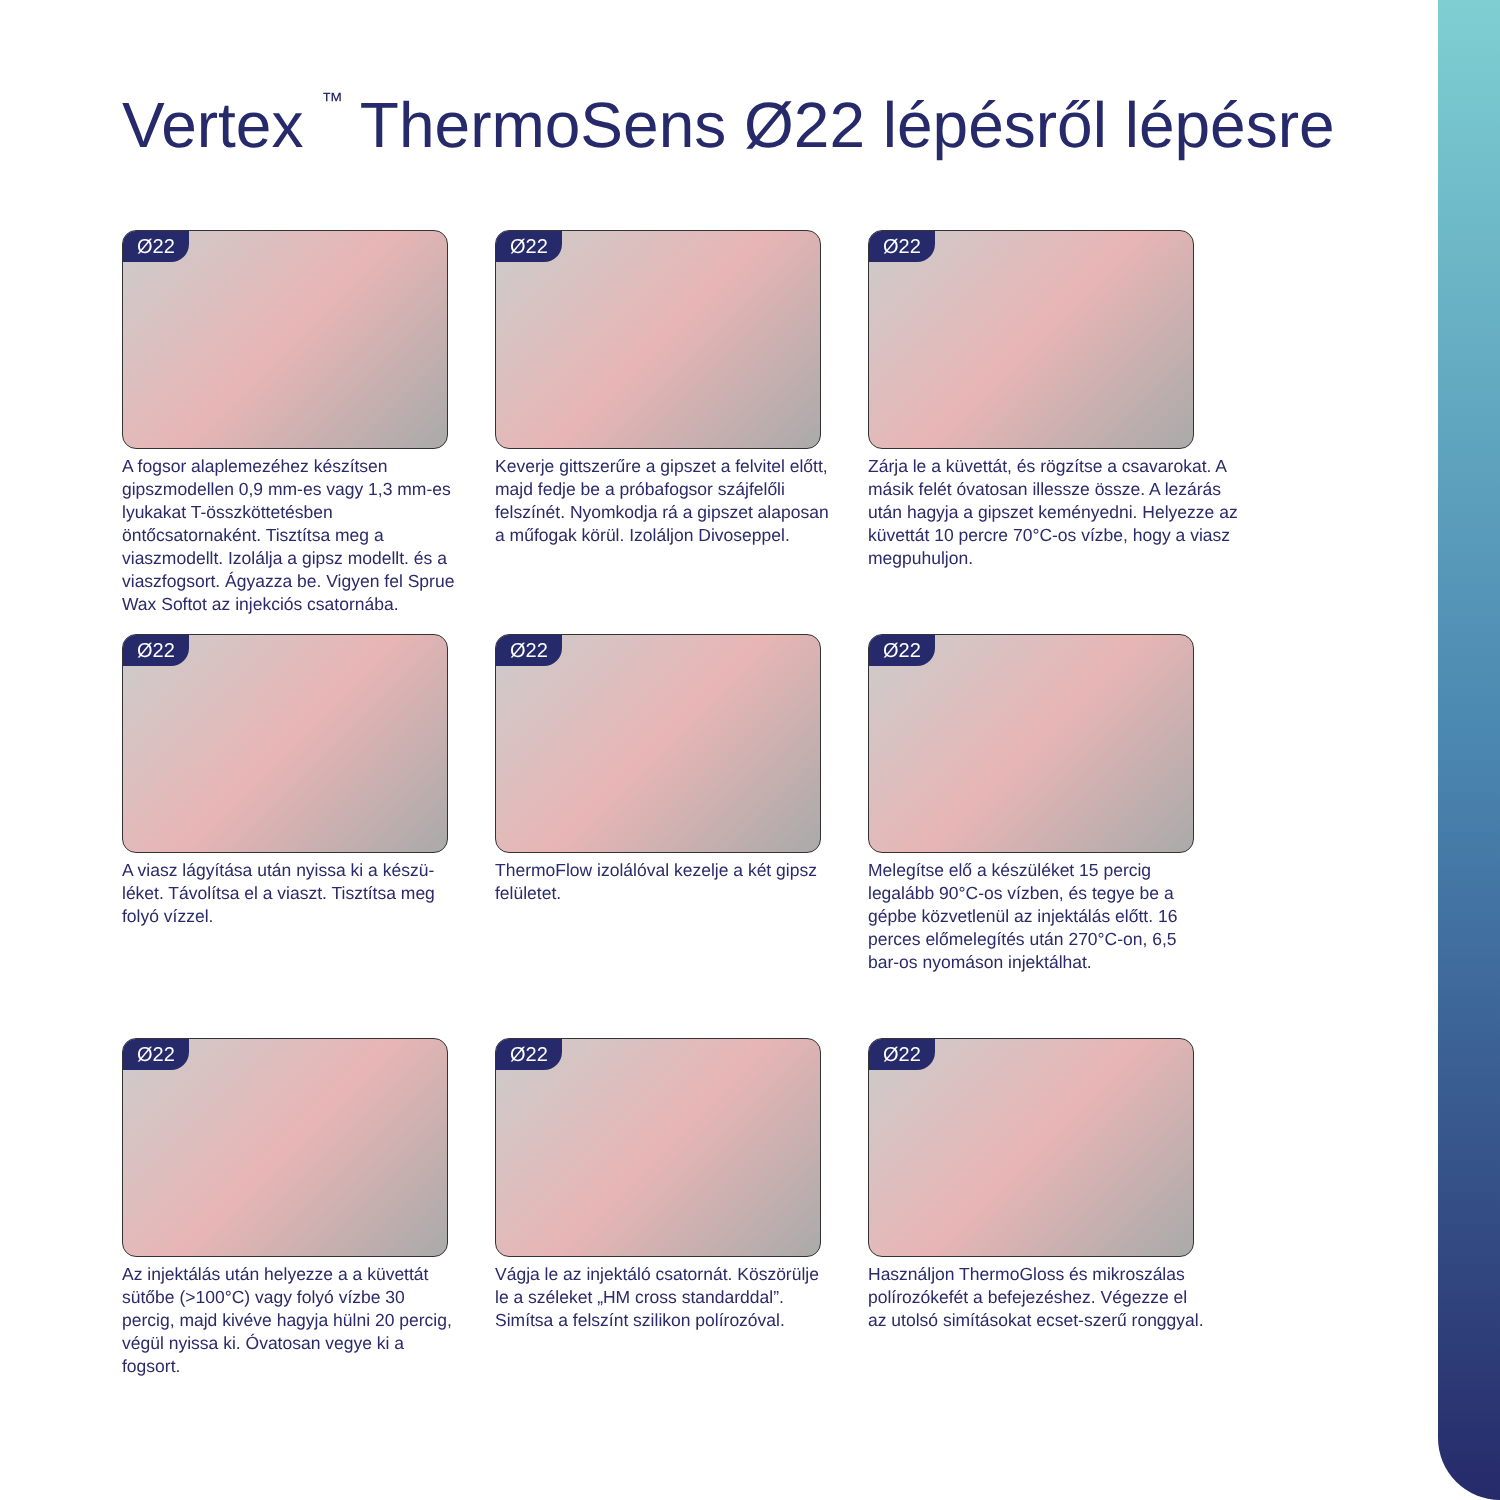Vertex <sup>™</sup> ThermoSens Ø22 lépésről lépésre
Ø22
A fogsor alaplemezéhez készítsen gipszmodellen 0,9 mm-es vagy 1,3 mm-es lyukakat T-összköttetésben öntőcsatornaként. Tisztítsa meg a viaszmodellt. Izolálja a gipsz modellt. és a viaszfogsort. Ágyazza be. Vigyen fel Sprue Wax Softot az injekciós csatornába.
Ø22
Keverje gittszerűre a gipszet a felvitel előtt, majd fedje be a próbafogsor szájfelőli felszínét. Nyomkodja rá a gipszet alaposan a műfogak körül. Izoláljon Divoseppel.
Ø22
Zárja le a küvettát, és rögzítse a csavarokat. A másik felét óvatosan illessze össze. A lezárás után hagyja a gipszet keményedni. Helyezze az küvettát 10 percre 70°C-os vízbe, hogy a viasz megpuhuljon.
Ø22
A viasz lágyítása után nyissa ki a készü-léket. Távolítsa el a viaszt. Tisztítsa meg folyó vízzel.
Ø22
ThermoFlow izolálóval kezelje a két gipsz felületet.
Ø22
Melegítse elő a készüléket 15 percig legalább 90°C-os vízben, és tegye be a gépbe közvetlenül az injektálás előtt. 16 perces előmelegítés után 270°C-on, 6,5 bar-os nyomáson injektálhat.
Ø22
Az injektálás után helyezze a a küvettát sütőbe (>100°C) vagy folyó vízbe 30 percig, majd kivéve hagyja hülni 20 percig, végül nyissa ki. Óvatosan vegye ki a fogsort.
Ø22
Vágja le az injektáló csatornát. Köszörülje le a széleket „HM cross standarddal”. Simítsa a felszínt szilikon polírozóval.
Ø22
Használjon ThermoGloss és mikroszálas polírozókefét a befejezéshez. Végezze el az utolsó simításokat ecset-szerű ronggyal.